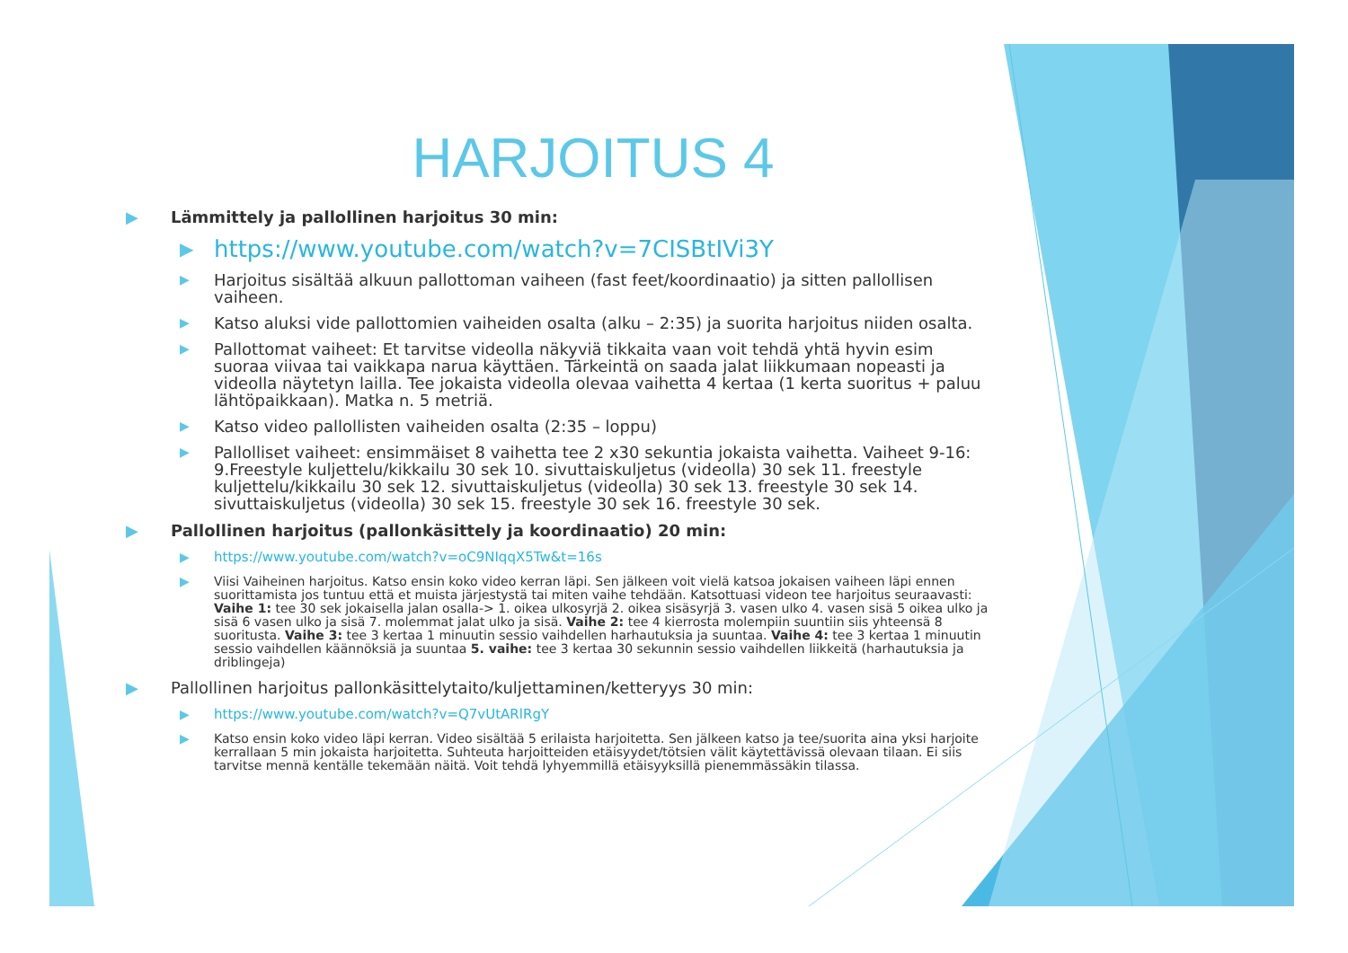HARJOITUS 4
▶ Lämmittely ja pallollinen harjoitus 30 min:
▶ https://www.youtube.com/watch?v=7CISBtIVi3Y
▶ Harjoitus sisältää alkuun pallottoman vaiheen (fast feet/koordinaatio) ja sitten pallollisen vaiheen.
▶ Katso aluksi vide pallottomien vaiheiden osalta (alku – 2:35) ja suorita harjoitus niiden osalta.
▶ Pallottomat vaiheet: Et tarvitse videolla näkyviä tikkaita vaan voit tehdä yhtä hyvin esim suoraa viivaa tai vaikkapa narua käyttäen. Tärkeintä on saada jalat liikkumaan nopeasti ja videolla näytetyn lailla. Tee jokaista videolla olevaa vaihetta 4 kertaa (1 kerta suoritus + paluu lähtöpaikkaan). Matka n. 5 metriä.
▶ Katso video pallollisten vaiheiden osalta (2:35 – loppu)
▶ Pallolliset vaiheet: ensimmäiset 8 vaihetta tee 2 x30 sekuntia jokaista vaihetta. Vaiheet 9-16: 9.Freestyle kuljettelu/kikkailu 30 sek 10. sivuttaiskuljetus (videolla) 30 sek 11. freestyle kuljettelu/kikkailu 30 sek 12. sivuttaiskuljetus (videolla) 30 sek 13. freestyle 30 sek 14. sivuttaiskuljetus (videolla) 30 sek 15. freestyle 30 sek 16. freestyle 30 sek.
▶ Pallollinen harjoitus (pallonkäsittely ja koordinaatio) 20 min:
▶ https://www.youtube.com/watch?v=oC9NIqqX5Tw&t=16s
▶ Viisi Vaiheinen harjoitus. Katso ensin koko video kerran läpi. Sen jälkeen voit vielä katsoa jokaisen vaiheen läpi ennen suorittamista jos tuntuu että et muista järjestystä tai miten vaihe tehdään. Katsottuasi videon tee harjoitus seuraavasti: Vaihe 1: tee 30 sek jokaisella jalan osalla-> 1. oikea ulkosyrjä 2. oikea sisäsyrjä 3. vasen ulko 4. vasen sisä 5 oikea ulko ja sisä 6 vasen ulko ja sisä 7. molemmat jalat ulko ja sisä. Vaihe 2: tee 4 kierrosta molempiin suuntiin siis yhteensä 8 suoritusta. Vaihe 3: tee 3 kertaa 1 minuutin sessio vaihdellen harhautuksia ja suuntaa. Vaihe 4: tee 3 kertaa 1 minuutin sessio vaihdellen käännöksiä ja suuntaa 5. vaihe: tee 3 kertaa 30 sekunnin sessio vaihdellen liikkeitä (harhautuksia ja driblingeja)
▶ Pallollinen harjoitus pallonkäsittelytaito/kuljettaminen/ketteryys 30 min:
▶ https://www.youtube.com/watch?v=Q7vUtARlRgY
▶ Katso ensin koko video läpi kerran. Video sisältää 5 erilaista harjoitetta. Sen jälkeen katso ja tee/suorita aina yksi harjoite kerrallaan 5 min jokaista harjoitetta. Suhteuta harjoitteiden etäisyydet/tötsien välit käytettävissä olevaan tilaan. Ei siis tarvitse mennä kentälle tekemään näitä. Voit tehdä lyhyemmillä etäisyyksillä pienemmässäkin tilassa.